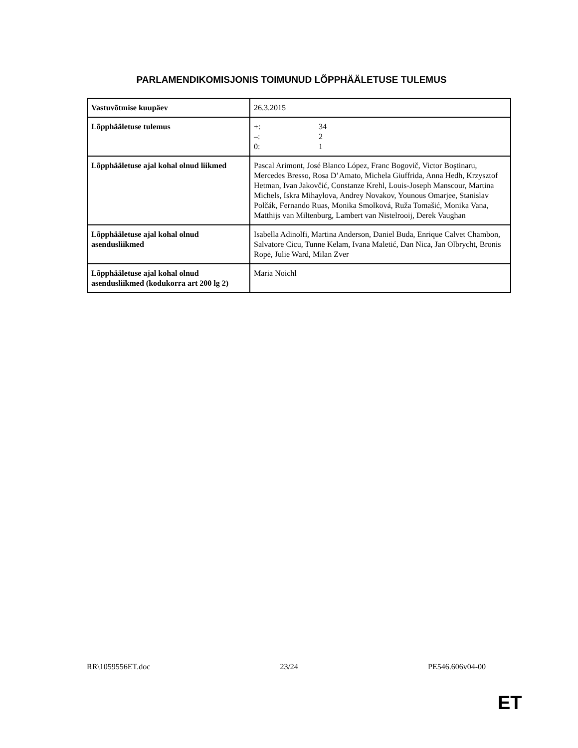PARLAMENDIKOMISJONIS TOIMUNUD LÕPPHÄÄLETUSE TULEMUS
| Vastuvõtmise kuupäev | 26.3.2015 |
| Lõpphääletuse tulemus | +: 34 –: 2 0: 1 |
| Lõpphääletuse ajal kohal olnud liikmed | Pascal Arimont, José Blanco López, Franc Bogovič, Victor Boştinaru, Mercedes Bresso, Rosa D’Amato, Michela Giuffrida, Anna Hedh, Krzysztof Hetman, Ivan Jakovčić, Constanze Krehl, Louis-Joseph Manscour, Martina Michels, Iskra Mihaylova, Andrey Novakov, Younous Omarjee, Stanislav Polčák, Fernando Ruas, Monika Smolková, Ruža Tomašić, Monika Vana, Matthijs van Miltenburg, Lambert van Nistelrooij, Derek Vaughan |
| Lõpphääletuse ajal kohal olnud asendusliikmed | Isabella Adinolfi, Martina Anderson, Daniel Buda, Enrique Calvet Chambon, Salvatore Cicu, Tunne Kelam, Ivana Maletić, Dan Nica, Jan Olbrycht, Bronis Ropė, Julie Ward, Milan Zver |
| Lõpphääletuse ajal kohal olnud asendusliikmed (kodukorra art 200 lg 2) | Maria Noichl |
RR\1059556ET.doc 23/24 PE546.606v04-00
ET